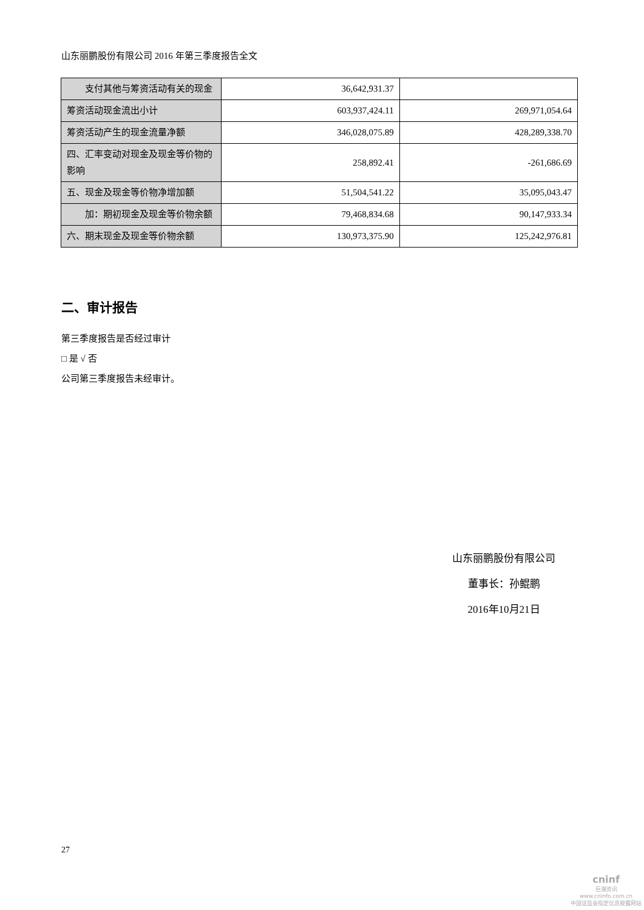山东丽鹏股份有限公司 2016 年第三季度报告全文
| 支付其他与筹资活动有关的现金 | 36,642,931.37 | |
| 筹资活动现金流出小计 | 603,937,424.11 | 269,971,054.64 |
| 筹资活动产生的现金流量净额 | 346,028,075.89 | 428,289,338.70 |
| 四、汇率变动对现金及现金等价物的影响 | 258,892.41 | -261,686.69 |
| 五、现金及现金等价物净增加额 | 51,504,541.22 | 35,095,043.47 |
| 加：期初现金及现金等价物余额 | 79,468,834.68 | 90,147,933.34 |
| 六、期末现金及现金等价物余额 | 130,973,375.90 | 125,242,976.81 |
二、审计报告
第三季度报告是否经过审计
□ 是 √ 否
公司第三季度报告未经审计。
山东丽鹏股份有限公司
董事长：孙鲲鹏
2016年10月21日
27
cninf
巨潮资讯
www.cninfo.com.cn
中国证监会指定信息披露网站